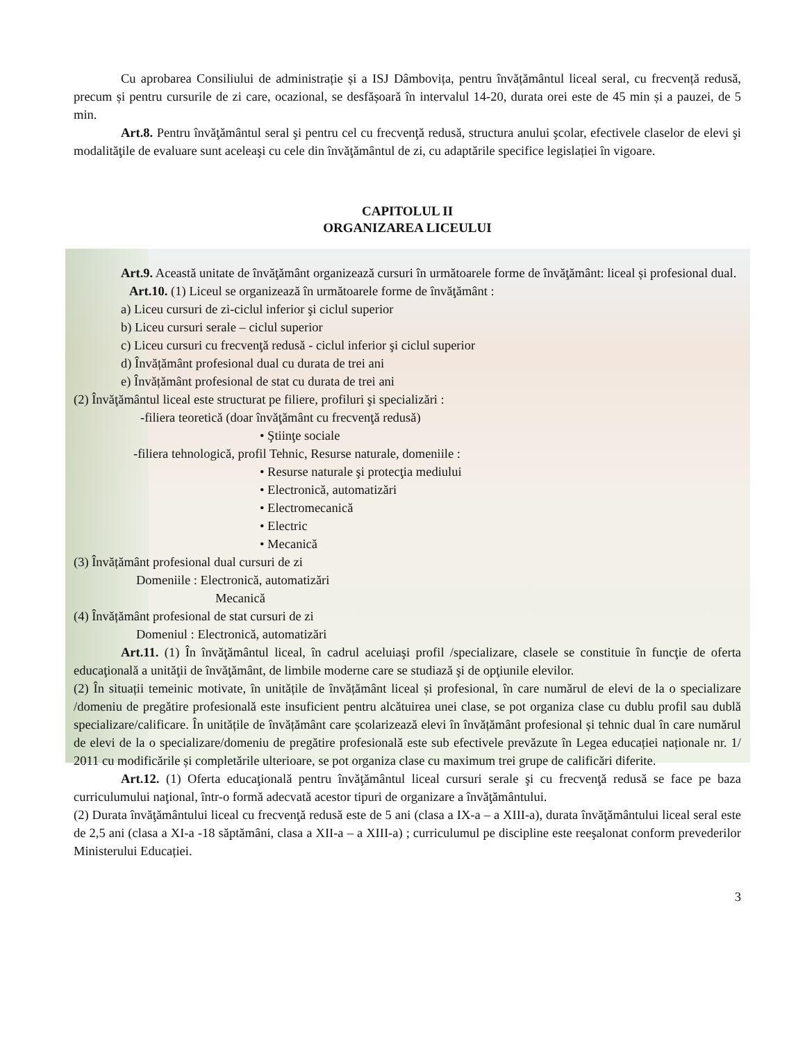Cu aprobarea Consiliului de administrație și a ISJ Dâmbovița, pentru învățământul liceal seral, cu frecvență redusă, precum și pentru cursurile de zi care, ocazional, se desfășoară în intervalul 14-20, durata orei este de 45 min și a pauzei, de 5 min.
Art.8. Pentru învăţământul seral şi pentru cel cu frecvenţă redusă, structura anului şcolar, efectivele claselor de elevi şi modalităţile de evaluare sunt aceleaşi cu cele din învăţământul de zi, cu adaptările specifice legislației în vigoare.
CAPITOLUL II
ORGANIZAREA LICEULUI
Art.9. Această unitate de învăţământ organizează cursuri în următoarele forme de învăţământ: liceal și profesional dual.
Art.10. (1) Liceul se organizează în următoarele forme de învăţământ :
a) Liceu cursuri de zi-ciclul inferior şi ciclul superior
b) Liceu cursuri serale – ciclul superior
c) Liceu cursuri cu frecvenţă redusă - ciclul inferior şi ciclul superior
d) Învățământ profesional dual cu durata de trei ani
e) Învățământ profesional de stat cu durata de trei ani
(2) Învăţământul liceal este structurat pe filiere, profiluri şi specializări :
-filiera teoretică (doar învăţământ cu frecvenţă redusă)
• Ştiinţe sociale
-filiera tehnologică, profil Tehnic, Resurse naturale, domeniile :
• Resurse naturale şi protecţia mediului
• Electronică, automatizări
• Electromecanică
• Electric
• Mecanică
(3) Învățământ profesional dual cursuri de zi
Domeniile : Electronică, automatizări
Mecanică
(4) Învățământ profesional de stat cursuri de zi
Domeniul : Electronică, automatizări
Art.11. (1) În învăţământul liceal, în cadrul aceluiaşi profil /specializare, clasele se constituie în funcţie de oferta educaţională a unităţii de învăţământ, de limbile moderne care se studiază şi de opţiunile elevilor.
(2) În situații temeinic motivate, în unitățile de învățământ liceal și profesional, în care numărul de elevi de la o specializare /domeniu de pregătire profesională este insuficient pentru alcătuirea unei clase, se pot organiza clase cu dublu profil sau dublă specializare/calificare. În unitățile de învățământ care școlarizează elevi în învățământ profesional și tehnic dual în care numărul de elevi de la o specializare/domeniu de pregătire profesională este sub efectivele prevăzute în Legea educației naționale nr. 1/ 2011 cu modificările și completările ulterioare, se pot organiza clase cu maximum trei grupe de calificări diferite.
Art.12. (1) Oferta educaţională pentru învăţământul liceal cursuri serale şi cu frecvenţă redusă se face pe baza curriculumului naţional, într-o formă adecvată acestor tipuri de organizare a învăţământului.
(2) Durata învăţământului liceal cu frecvenţă redusă este de 5 ani (clasa a IX-a – a XIII-a), durata învăţământului liceal seral este de 2,5 ani (clasa a XI-a -18 săptămâni, clasa a XII-a – a XIII-a) ; curriculumul pe discipline este reeşalonat conform prevederilor Ministerului Educației.
3